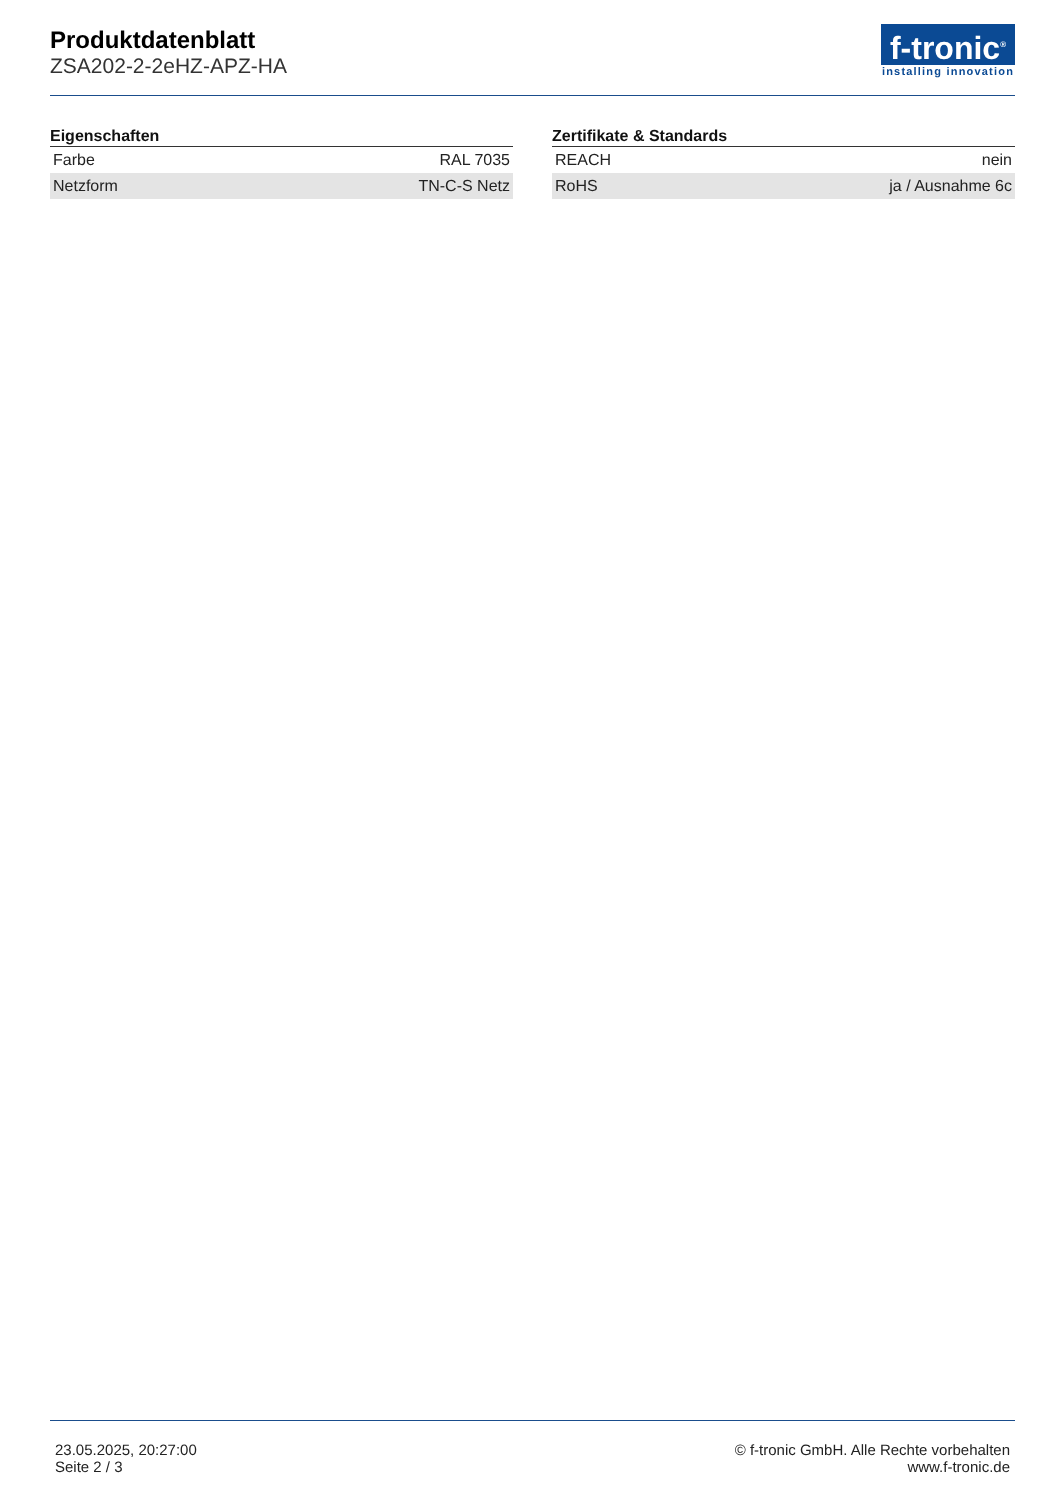Produktdatenblatt
ZSA202-2-2eHZ-APZ-HA
f-tronic<sup>®</sup>
installing innovation
Eigenschaften
| Farbe | RAL 7035 |
| Netzform | TN-C-S Netz |
Zertifikate & Standards
| REACH | nein |
| RoHS | ja / Ausnahme 6c |
23.05.2025, 20:27:00
Seite 2 / 3
© f-tronic GmbH. Alle Rechte vorbehalten
www.f-tronic.de